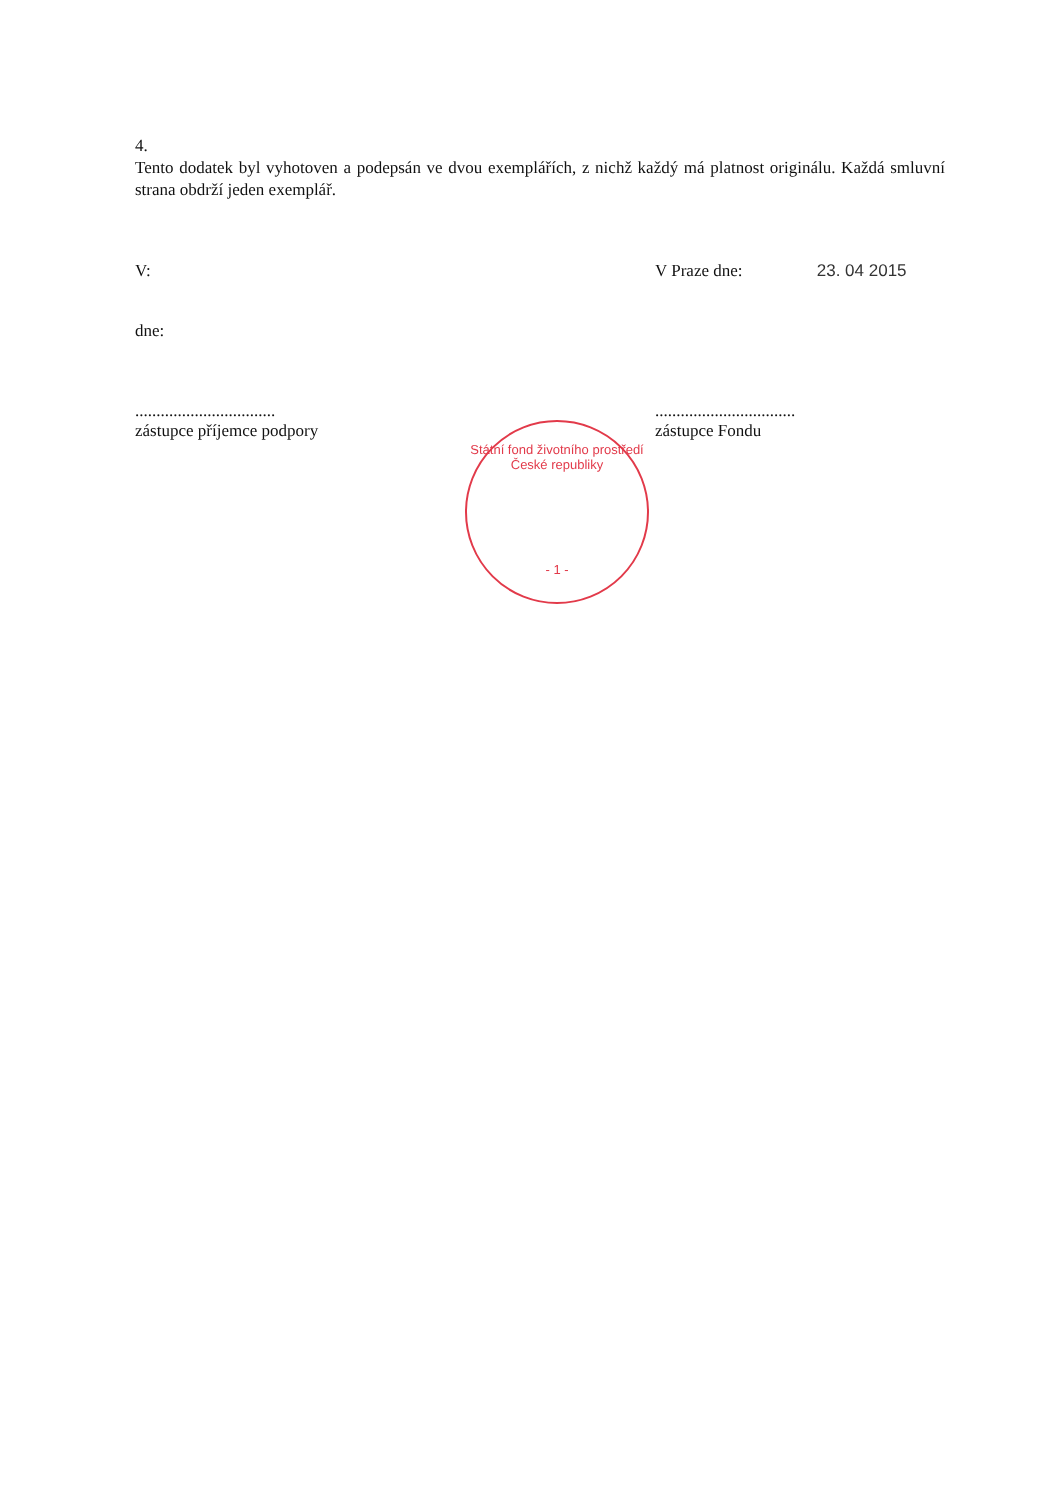4.
Tento dodatek byl vyhotoven a podepsán ve dvou exemplářích, z nichž každý má platnost originálu. Každá smluvní strana obdrží jeden exemplář.
V: V Praze dne: 23. 04 2015
dne:
.................................
zástupce příjemce podpory
.................................
zástupce Fondu
Státní fond životního prostředí České republiky
- 1 -